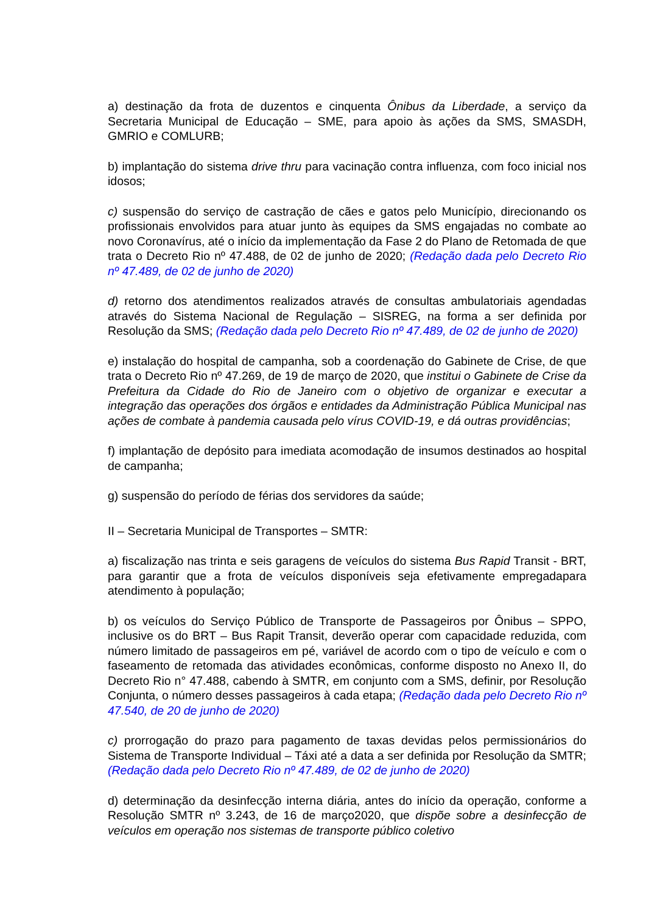a) destinação da frota de duzentos e cinquenta Ônibus da Liberdade, a serviço da Secretaria Municipal de Educação – SME, para apoio às ações da SMS, SMASDH, GMRIO e COMLURB;
b) implantação do sistema drive thru para vacinação contra influenza, com foco inicial nos idosos;
c) suspensão do serviço de castração de cães e gatos pelo Município, direcionando os profissionais envolvidos para atuar junto às equipes da SMS engajadas no combate ao novo Coronavírus, até o início da implementação da Fase 2 do Plano de Retomada de que trata o Decreto Rio nº 47.488, de 02 de junho de 2020; (Redação dada pelo Decreto Rio nº 47.489, de 02 de junho de 2020)
d) retorno dos atendimentos realizados através de consultas ambulatoriais agendadas através do Sistema Nacional de Regulação – SISREG, na forma a ser definida por Resolução da SMS; (Redação dada pelo Decreto Rio nº 47.489, de 02 de junho de 2020)
e) instalação do hospital de campanha, sob a coordenação do Gabinete de Crise, de que trata o Decreto Rio nº 47.269, de 19 de março de 2020, que institui o Gabinete de Crise da Prefeitura da Cidade do Rio de Janeiro com o objetivo de organizar e executar a integração das operações dos órgãos e entidades da Administração Pública Municipal nas ações de combate à pandemia causada pelo vírus COVID-19, e dá outras providências;
f) implantação de depósito para imediata acomodação de insumos destinados ao hospital de campanha;
g) suspensão do período de férias dos servidores da saúde;
II – Secretaria Municipal de Transportes – SMTR:
a) fiscalização nas trinta e seis garagens de veículos do sistema Bus Rapid Transit - BRT, para garantir que a frota de veículos disponíveis seja efetivamente empregadapara atendimento à população;
b) os veículos do Serviço Público de Transporte de Passageiros por Ônibus – SPPO, inclusive os do BRT – Bus Rapit Transit, deverão operar com capacidade reduzida, com número limitado de passageiros em pé, variável de acordo com o tipo de veículo e com o faseamento de retomada das atividades econômicas, conforme disposto no Anexo II, do Decreto Rio n° 47.488, cabendo à SMTR, em conjunto com a SMS, definir, por Resolução Conjunta, o número desses passageiros à cada etapa; (Redação dada pelo Decreto Rio nº 47.540, de 20 de junho de 2020)
c) prorrogação do prazo para pagamento de taxas devidas pelos permissionários do Sistema de Transporte Individual – Táxi até a data a ser definida por Resolução da SMTR; (Redação dada pelo Decreto Rio nº 47.489, de 02 de junho de 2020)
d) determinação da desinfecção interna diária, antes do início da operação, conforme a Resolução SMTR nº 3.243, de 16 de março2020, que dispõe sobre a desinfecção de veículos em operação nos sistemas de transporte público coletivo